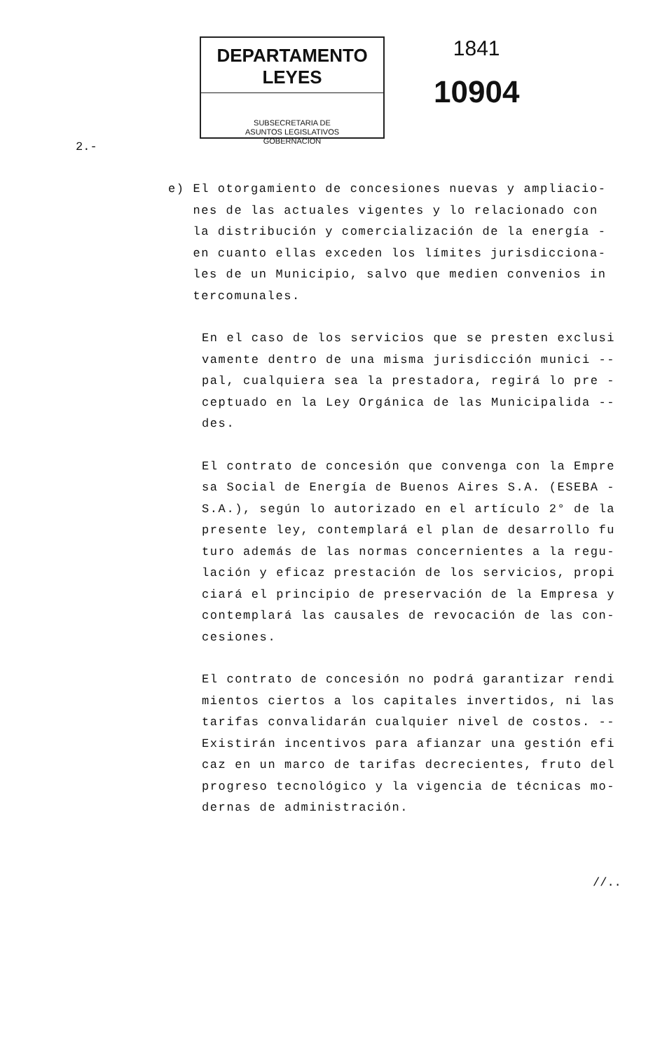DEPARTAMENTO LEYES
SUBSECRETARIA DE
ASUNTOS LEGISLATIVOS
GOBERNACION
1841
10904
2.-
e) El otorgamiento de concesiones nuevas y ampliacio-
nes de las actuales vigentes y lo relacionado con
la distribución y comercialización de la energía -
en cuanto ellas exceden los límites jurisdicciona-
les de un Municipio, salvo que medien convenios in
tercomunales.
En el caso de los servicios que se presten exclusi vamente dentro de una misma jurisdicción munici -- pal, cualquiera sea la prestadora, regirá lo pre - ceptuado en la Ley Orgánica de las Municipalida -- des.
El contrato de concesión que convenga con la Empre sa Social de Energía de Buenos Aires S.A. (ESEBA - S.A.), según lo autorizado en el artículo 2° de la presente ley, contemplará el plan de desarrollo fu turo además de las normas concernientes a la regu- lación y eficaz prestación de los servicios, propi ciará el principio de preservación de la Empresa y contemplará las causales de revocación de las con- cesiones.
El contrato de concesión no podrá garantizar rendi mientos ciertos a los capitales invertidos, ni las tarifas convalidarán cualquier nivel de costos. -- Existirán incentivos para afianzar una gestión efi caz en un marco de tarifas decrecientes, fruto del progreso tecnológico y la vigencia de técnicas mo- dernas de administración.
//..